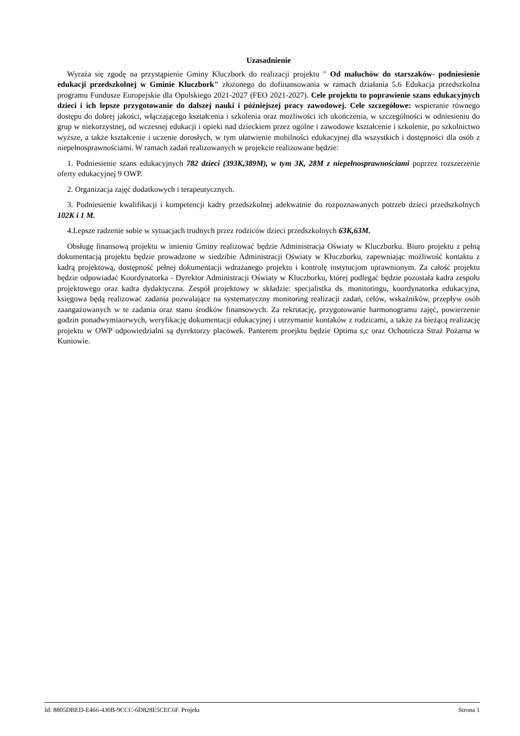Uzasadnienie
Wyraża się zgodę na przystąpienie Gminy Kluczbork do realizacji projektu " Od maluchów do starszaków- podniesienie edukacji przedszkolnej w Gminie Kluczbork" złożonego do dofinansowania w ramach działania 5.6 Edukacja przedszkolna programu Fundusze Europejskie dla Opolskiego 2021-2027 (FEO 2021-2027). Cele projektu to poprawienie szans edukacyjnych dzieci i ich lepsze przygotowanie do dalszej nauki i późniejszej pracy zawodowej. Cele szczegółowe: wspieranie równego dostępu do dobrej jakości, włączającego kształcenia i szkolenia oraz możliwości ich ukończenia, w szczególności w odniesieniu do grup w niekorzystnej, od wczesnej edukacji i opieki nad dzieckiem przez ogólne i zawodowe kształcenie i szkolenie, po szkolnictwo wyższe, a także kształcenie i uczenie dorosłych, w tym ułatwienie mobilności edukacyjnej dla wszystkich i dostępności dla osób z niepełnosprawnościami. W ramach zadań realizowanych w projekcie realizowane będzie:
1. Podniesienie szans edukacyjnych 782 dzieci (393K,389M), w tym 3K, 28M z niepełnosprawnościami poprzez rozszerzenie oferty edukacyjnej 9 OWP.
2. Organizacja zajęć dodatkowych i terapeutycznych.
3. Podniesienie kwalifikacji i kompetencji kadry przedszkolnej adekwatnie do rozpoznawanych potrzeb dzieci przedszkolnych 102K i 1 M.
4.Lepsze radzenie sobie w sytuacjach trudnych przez rodziców dzieci przedszkolnych 63K,63M.
Obsługę finansową projektu w imieniu Gminy realizować będzie Administracja Oświaty w Kluczborku. Biuro projektu z pełną dokumentacją projektu będzie prowadzone w siedzibie Administracji Oświaty w Kluczborku, zapewniając możliwość kontaktu z kadrą projektową, dostępność pełnej dokumentacji wdrażanego projektu i kontrolę instytucjom uprawnionym. Za całość projektu będzie odpowiadać Koordynatorka - Dyrektor Administracji Oświaty w Kluczborku, której podlegać będzie pozostała kadra zespołu projektowego oraz kadra dydaktyczna. Zespół projektowy w składzie: specjalistka ds. monitoringu, koordynatorka edukacyjna, księgowa będą realizować zadania pozwalające na systematyczny monitoring realizacji zadań, celów, wskaźników, przepływ osób zaangażowanych w te zadania oraz stanu środków finansowych. Za rekrutację, przygotowanie harmonogramu zajęć, powierzenie godzin ponadwymiaorwych, weryfikację dokumentacji edukacyjnej i utrzymanie kontaków z rodzicami, a także za bieżącą realizację projektu w OWP odpowiedzialni są dyrektorzy placówek. Panterem proejktu będzie Optima s,c oraz Ochotnicza Straż Pożarna w Kuniowie.
Id: 8805DBED-E466-430B-9CCC-6D828E5CEC6F. Projekt Strona 1